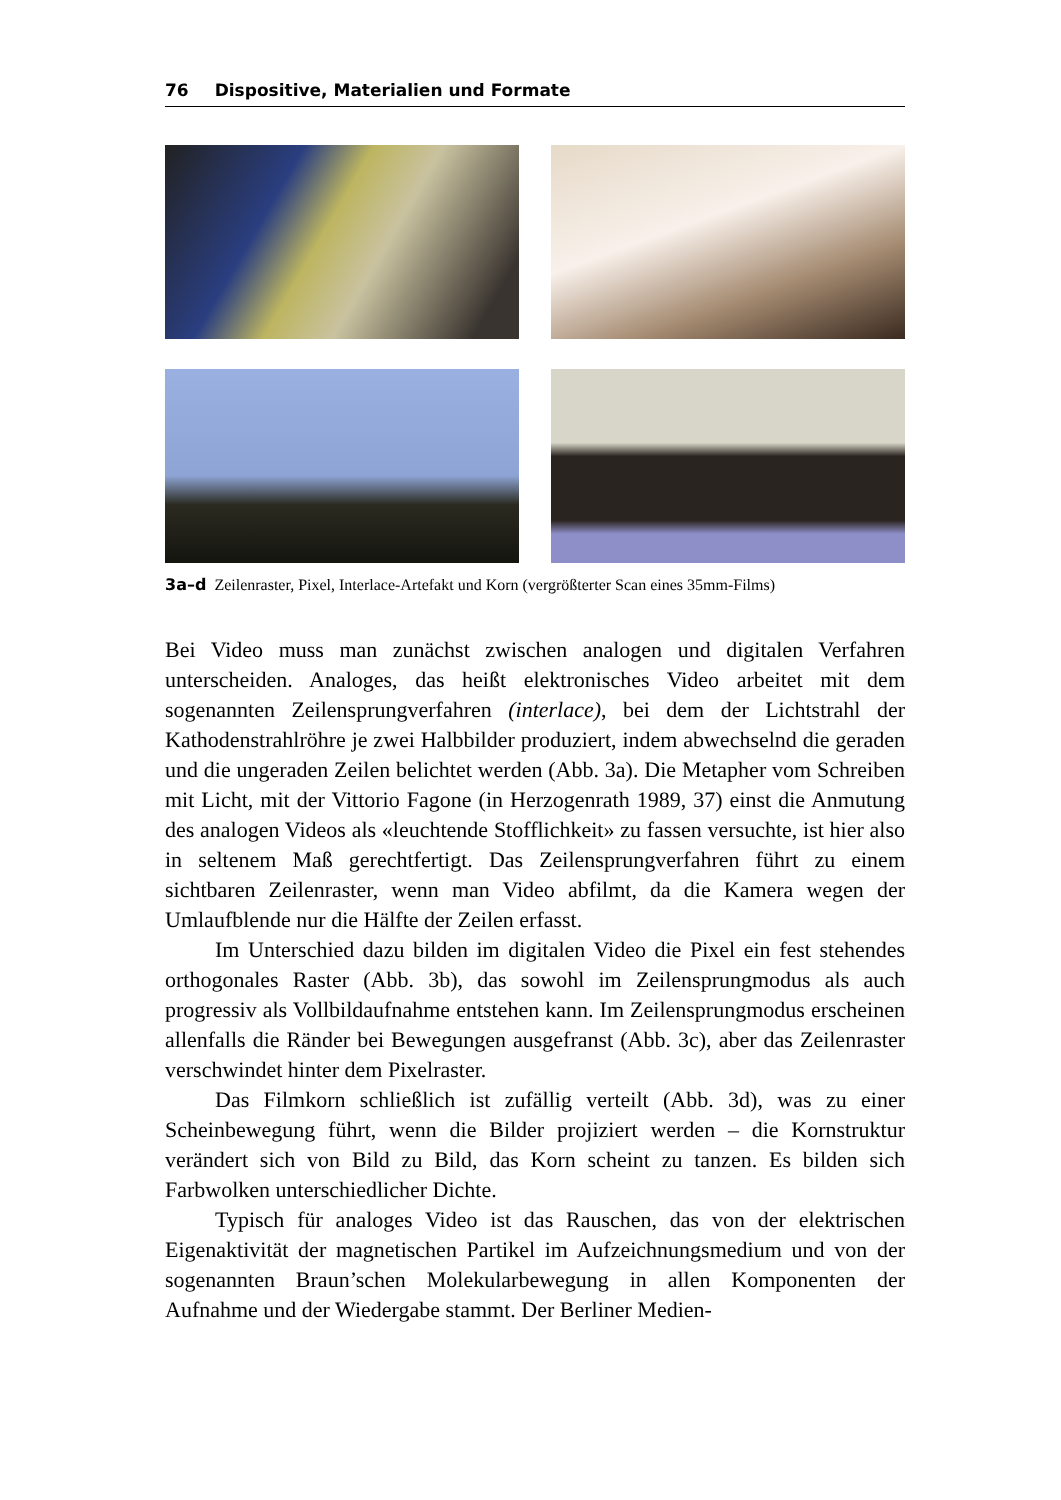76 Dispositive, Materialien und Formate
3a–d Zeilenraster, Pixel, Interlace-Artefakt und Korn (vergrößterter Scan eines 35mm-Films)
Bei Video muss man zunächst zwischen analogen und digitalen Verfahren unterscheiden. Analoges, das heißt elektronisches Video arbeitet mit dem sogenannten Zeilensprungverfahren (interlace), bei dem der Lichtstrahl der Kathodenstrahlröhre je zwei Halbbilder produziert, indem abwechselnd die geraden und die ungeraden Zeilen belichtet werden (Abb. 3a). Die Metapher vom Schreiben mit Licht, mit der Vittorio Fagone (in Herzogenrath 1989, 37) einst die Anmutung des analogen Videos als «leuchtende Stofflichkeit» zu fassen versuchte, ist hier also in seltenem Maß gerechtfertigt. Das Zeilensprungverfahren führt zu einem sichtbaren Zeilenraster, wenn man Video abfilmt, da die Kamera wegen der Umlaufblende nur die Hälfte der Zeilen erfasst.
Im Unterschied dazu bilden im digitalen Video die Pixel ein fest stehendes orthogonales Raster (Abb. 3b), das sowohl im Zeilensprungmodus als auch progressiv als Vollbildaufnahme entstehen kann. Im Zeilensprungmodus erscheinen allenfalls die Ränder bei Bewegungen ausgefranst (Abb. 3c), aber das Zeilenraster verschwindet hinter dem Pixelraster.
Das Filmkorn schließlich ist zufällig verteilt (Abb. 3d), was zu einer Scheinbewegung führt, wenn die Bilder projiziert werden – die Kornstruktur verändert sich von Bild zu Bild, das Korn scheint zu tanzen. Es bilden sich Farbwolken unterschiedlicher Dichte.
Typisch für analoges Video ist das Rauschen, das von der elektrischen Eigenaktivität der magnetischen Partikel im Aufzeichnungsmedium und von der sogenannten Braun’schen Molekularbewegung in allen Komponenten der Aufnahme und der Wiedergabe stammt. Der Berliner Medien-